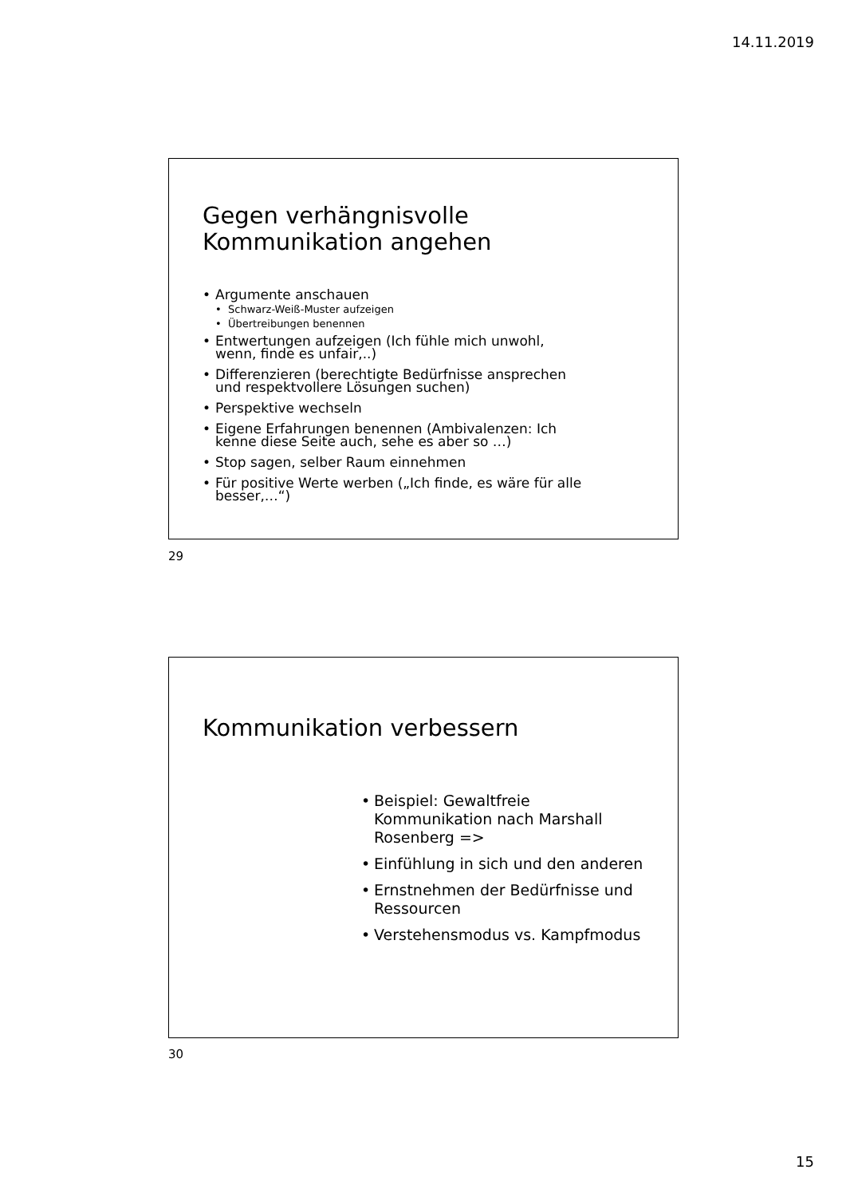14.11.2019
Gegen verhängnisvolle
Kommunikation angehen
• Argumente anschauen
• Schwarz-Weiß-Muster aufzeigen
• Übertreibungen benennen
• Entwertungen aufzeigen (Ich fühle mich unwohl, wenn, finde es unfair,..)
• Differenzieren (berechtigte Bedürfnisse ansprechen und respektvollere Lösungen suchen)
• Perspektive wechseln
• Eigene Erfahrungen benennen (Ambivalenzen: Ich kenne diese Seite auch, sehe es aber so …)
• Stop sagen, selber Raum einnehmen
• Für positive Werte werben („Ich finde, es wäre für alle besser,…“)
29
Kommunikation verbessern
• Beispiel: Gewaltfreie Kommunikation nach Marshall Rosenberg =>
• Einfühlung in sich und den anderen
• Ernstnehmen der Bedürfnisse und Ressourcen
• Verstehensmodus vs. Kampfmodus
30
15